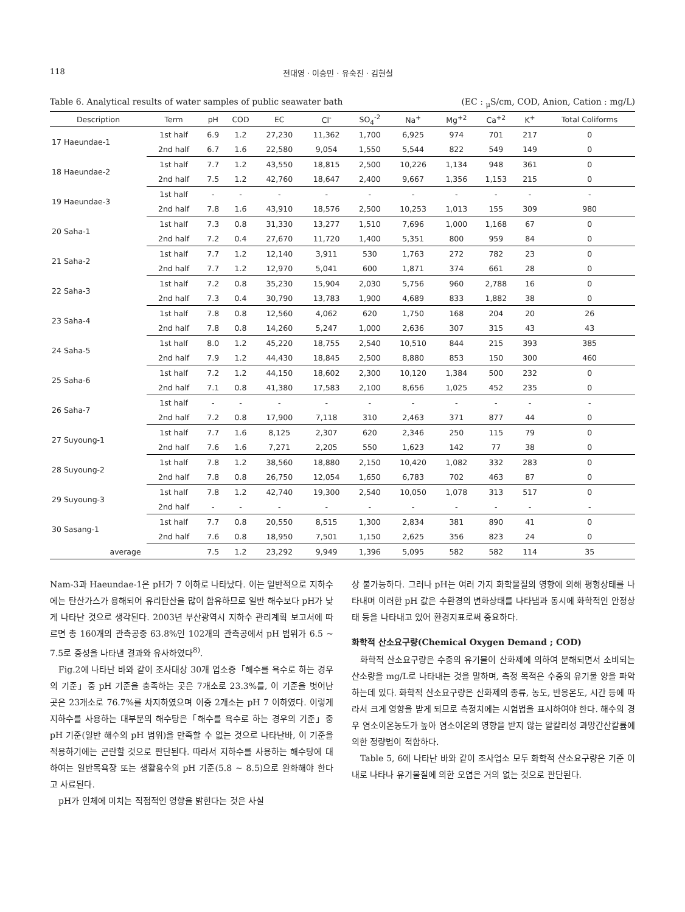118 전대영 · 이승민 · 유숙진 · 김현실
Table 6. Analytical results of water samples of public seawater bath (EC : <sub>μ</sub>S/cm, COD, Anion, Cation : mg/L)
| Description | Term | pH | COD | EC | Cl<sup>-</sup> | SO<sub>4</sub><sup>-2</sup> | Na<sup>+</sup> | Mg<sup>+2</sup> | Ca<sup>+2</sup> | K<sup>+</sup> | Total Coliforms |
| --- | --- | --- | --- | --- | --- | --- | --- | --- | --- | --- | --- |
| 17 Haeundae-1 | 1st half | 6.9 | 1.2 | 27,230 | 11,362 | 1,700 | 6,925 | 974 | 701 | 217 | 0 |
| | 2nd half | 6.7 | 1.6 | 22,580 | 9,054 | 1,550 | 5,544 | 822 | 549 | 149 | 0 |
| 18 Haeundae-2 | 1st half | 7.7 | 1.2 | 43,550 | 18,815 | 2,500 | 10,226 | 1,134 | 948 | 361 | 0 |
| | 2nd half | 7.5 | 1.2 | 42,760 | 18,647 | 2,400 | 9,667 | 1,356 | 1,153 | 215 | 0 |
| 19 Haeundae-3 | 1st half | - | - | - | - | - | - | - | - | - | - |
| | 2nd half | 7.8 | 1.6 | 43,910 | 18,576 | 2,500 | 10,253 | 1,013 | 155 | 309 | 980 |
| 20 Saha-1 | 1st half | 7.3 | 0.8 | 31,330 | 13,277 | 1,510 | 7,696 | 1,000 | 1,168 | 67 | 0 |
| | 2nd half | 7.2 | 0.4 | 27,670 | 11,720 | 1,400 | 5,351 | 800 | 959 | 84 | 0 |
| 21 Saha-2 | 1st half | 7.7 | 1.2 | 12,140 | 3,911 | 530 | 1,763 | 272 | 782 | 23 | 0 |
| | 2nd half | 7.7 | 1.2 | 12,970 | 5,041 | 600 | 1,871 | 374 | 661 | 28 | 0 |
| 22 Saha-3 | 1st half | 7.2 | 0.8 | 35,230 | 15,904 | 2,030 | 5,756 | 960 | 2,788 | 16 | 0 |
| | 2nd half | 7.3 | 0.4 | 30,790 | 13,783 | 1,900 | 4,689 | 833 | 1,882 | 38 | 0 |
| 23 Saha-4 | 1st half | 7.8 | 0.8 | 12,560 | 4,062 | 620 | 1,750 | 168 | 204 | 20 | 26 |
| | 2nd half | 7.8 | 0.8 | 14,260 | 5,247 | 1,000 | 2,636 | 307 | 315 | 43 | 43 |
| 24 Saha-5 | 1st half | 8.0 | 1.2 | 45,220 | 18,755 | 2,540 | 10,510 | 844 | 215 | 393 | 385 |
| | 2nd half | 7.9 | 1.2 | 44,430 | 18,845 | 2,500 | 8,880 | 853 | 150 | 300 | 460 |
| 25 Saha-6 | 1st half | 7.2 | 1.2 | 44,150 | 18,602 | 2,300 | 10,120 | 1,384 | 500 | 232 | 0 |
| | 2nd half | 7.1 | 0.8 | 41,380 | 17,583 | 2,100 | 8,656 | 1,025 | 452 | 235 | 0 |
| 26 Saha-7 | 1st half | - | - | - | - | - | - | - | - | - | - |
| | 2nd half | 7.2 | 0.8 | 17,900 | 7,118 | 310 | 2,463 | 371 | 877 | 44 | 0 |
| 27 Suyoung-1 | 1st half | 7.7 | 1.6 | 8,125 | 2,307 | 620 | 2,346 | 250 | 115 | 79 | 0 |
| | 2nd half | 7.6 | 1.6 | 7,271 | 2,205 | 550 | 1,623 | 142 | 77 | 38 | 0 |
| 28 Suyoung-2 | 1st half | 7.8 | 1.2 | 38,560 | 18,880 | 2,150 | 10,420 | 1,082 | 332 | 283 | 0 |
| | 2nd half | 7.8 | 0.8 | 26,750 | 12,054 | 1,650 | 6,783 | 702 | 463 | 87 | 0 |
| 29 Suyoung-3 | 1st half | 7.8 | 1.2 | 42,740 | 19,300 | 2,540 | 10,050 | 1,078 | 313 | 517 | 0 |
| | 2nd half | - | - | - | - | - | - | - | - | - | - |
| 30 Sasang-1 | 1st half | 7.7 | 0.8 | 20,550 | 8,515 | 1,300 | 2,834 | 381 | 890 | 41 | 0 |
| | 2nd half | 7.6 | 0.8 | 18,950 | 7,501 | 1,150 | 2,625 | 356 | 823 | 24 | 0 |
| average | | 7.5 | 1.2 | 23,292 | 9,949 | 1,396 | 5,095 | 582 | 582 | 114 | 35 |
Nam-3과 Haeundae-1은 pH가 7 이하로 나타났다. 이는 일반적으로 지하수에는 탄산가스가 용해되어 유리탄산을 많이 함유하므로 일반 해수보다 pH가 낮게 나타난 것으로 생각된다. 2003년 부산광역시 지하수 관리계획 보고서에 따르면 총 160개의 관측공중 63.8%인 102개의 관측공에서 pH 범위가 6.5 ~ 7.5로 중성을 나타낸 결과와 유사하였다<sup>8)</sup>.
Fig.2에 나타난 바와 같이 조사대상 30개 업소중「해수를 욕수로 하는 경우의 기준」중 pH 기준을 충족하는 곳은 7개소로 23.3%를, 이 기준을 벗어난 곳은 23개소로 76.7%를 차지하였으며 이중 2개소는 pH 7 이하였다. 이렇게 지하수를 사용하는 대부분의 해수탕은「해수를 욕수로 하는 경우의 기준」중 pH 기준(일반 해수의 pH 범위)을 만족할 수 없는 것으로 나타난바, 이 기준을 적용하기에는 곤란할 것으로 판단된다. 따라서 지하수를 사용하는 해수탕에 대하여는 일반목욕장 또는 생활용수의 pH 기준(5.8 ~ 8.5)으로 완화해야 한다고 사료된다.
pH가 인체에 미치는 직접적인 영향을 밝힌다는 것은 사실
상 불가능하다. 그러나 pH는 여러 가지 화학물질의 영향에 의해 평형상태를 나타내며 이러한 pH 값은 수환경의 변화상태를 나타냄과 동시에 화학적인 안정상태 등을 나타내고 있어 환경지표로써 중요하다.
화학적 산소요구량(Chemical Oxygen Demand ; COD)
화학적 산소요구량은 수중의 유기물이 산화제에 의하여 분해되면서 소비되는 산소량을 mg/L로 나타내는 것을 말하며, 측정 목적은 수중의 유기물 양을 파악하는데 있다. 화학적 산소요구량은 산화제의 종류, 농도, 반응온도, 시간 등에 따라서 크게 영향을 받게 되므로 측정치에는 시험법을 표시하여야 한다. 해수의 경우 염소이온농도가 높아 염소이온의 영향을 받지 않는 알칼리성 과망간산칼륨에 의한 정량법이 적합하다.
Table 5, 6에 나타난 바와 같이 조사업소 모두 화학적 산소요구량은 기준 이내로 나타나 유기물질에 의한 오염은 거의 없는 것으로 판단된다.